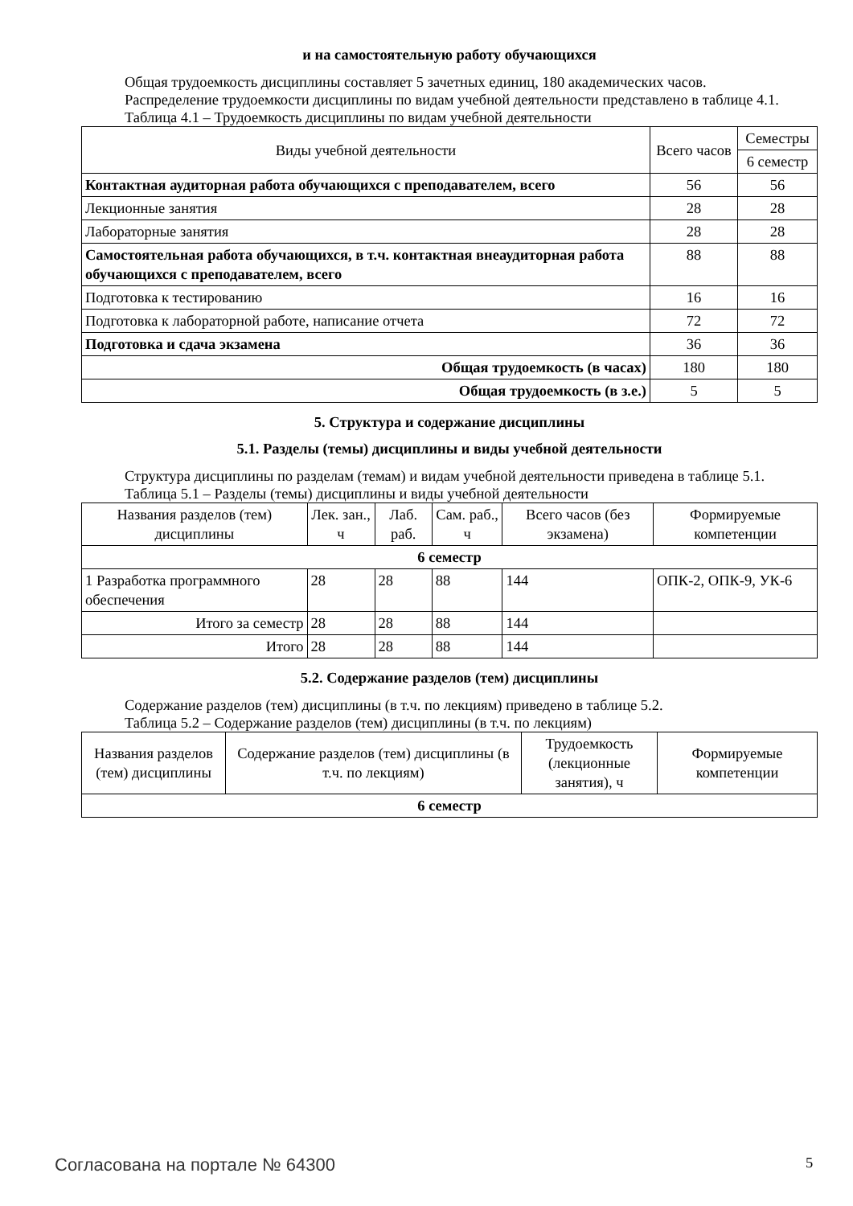и на самостоятельную работу обучающихся
Общая трудоемкость дисциплины составляет 5 зачетных единиц, 180 академических часов.
Распределение трудоемкости дисциплины по видам учебной деятельности представлено в таблице 4.1.
Таблица 4.1 – Трудоемкость дисциплины по видам учебной деятельности
| Виды учебной деятельности | Всего часов | Семестры |
| --- | --- | --- |
| | | 6 семестр |
| Контактная аудиторная работа обучающихся с преподавателем, всего | 56 | 56 |
| Лекционные занятия | 28 | 28 |
| Лабораторные занятия | 28 | 28 |
| Самостоятельная работа обучающихся, в т.ч. контактная внеаудиторная работа обучающихся с преподавателем, всего | 88 | 88 |
| Подготовка к тестированию | 16 | 16 |
| Подготовка к лабораторной работе, написание отчета | 72 | 72 |
| Подготовка и сдача экзамена | 36 | 36 |
| Общая трудоемкость (в часах) | 180 | 180 |
| Общая трудоемкость (в з.е.) | 5 | 5 |
5. Структура и содержание дисциплины
5.1. Разделы (темы) дисциплины и виды учебной деятельности
Структура дисциплины по разделам (темам) и видам учебной деятельности приведена в таблице 5.1.
Таблица 5.1 – Разделы (темы) дисциплины и виды учебной деятельности
| Названия разделов (тем) дисциплины | Лек. зан., ч | Лаб. раб. | Сам. раб., ч | Всего часов (без экзамена) | Формируемые компетенции |
| --- | --- | --- | --- | --- | --- |
| 6 семестр | | | | | |
| 1 Разработка программного обеспечения | 28 | 28 | 88 | 144 | ОПК-2, ОПК-9, УК-6 |
| Итого за семестр | 28 | 28 | 88 | 144 | |
| Итого | 28 | 28 | 88 | 144 | |
5.2. Содержание разделов (тем) дисциплины
Содержание разделов (тем) дисциплины (в т.ч. по лекциям) приведено в таблице 5.2.
Таблица 5.2 – Содержание разделов (тем) дисциплины (в т.ч. по лекциям)
| Названия разделов (тем) дисциплины | Содержание разделов (тем) дисциплины (в т.ч. по лекциям) | Трудоемкость (лекционные занятия), ч | Формируемые компетенции |
| --- | --- | --- | --- |
| 6 семестр | | | |
Согласована на портале № 64300 5